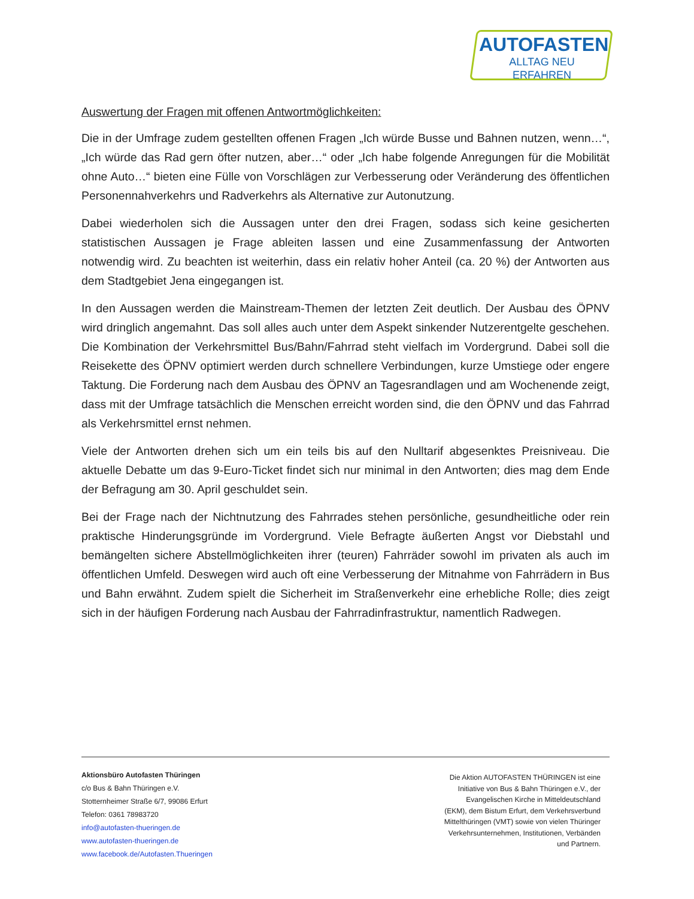AUTOFASTEN
ALLTAG NEU ERFAHREN
Auswertung der Fragen mit offenen Antwortmöglichkeiten:
Die in der Umfrage zudem gestellten offenen Fragen „Ich würde Busse und Bahnen nutzen, wenn…“, „Ich würde das Rad gern öfter nutzen, aber…“ oder „Ich habe folgende Anregungen für die Mobilität ohne Auto…“ bieten eine Fülle von Vorschlägen zur Verbesserung oder Veränderung des öffentlichen Personennahverkehrs und Radverkehrs als Alternative zur Autonutzung.
Dabei wiederholen sich die Aussagen unter den drei Fragen, sodass sich keine gesicherten statistischen Aussagen je Frage ableiten lassen und eine Zusammenfassung der Antworten notwendig wird. Zu beachten ist weiterhin, dass ein relativ hoher Anteil (ca. 20 %) der Antworten aus dem Stadtgebiet Jena eingegangen ist.
In den Aussagen werden die Mainstream-Themen der letzten Zeit deutlich. Der Ausbau des ÖPNV wird dringlich angemahnt. Das soll alles auch unter dem Aspekt sinkender Nutzerentgelte geschehen. Die Kombination der Verkehrsmittel Bus/Bahn/Fahrrad steht vielfach im Vordergrund. Dabei soll die Reisekette des ÖPNV optimiert werden durch schnellere Verbindungen, kurze Umstiege oder engere Taktung. Die Forderung nach dem Ausbau des ÖPNV an Tagesrandlagen und am Wochenende zeigt, dass mit der Umfrage tatsächlich die Menschen erreicht worden sind, die den ÖPNV und das Fahrrad als Verkehrsmittel ernst nehmen.
Viele der Antworten drehen sich um ein teils bis auf den Nulltarif abgesenktes Preisniveau. Die aktuelle Debatte um das 9-Euro-Ticket findet sich nur minimal in den Antworten; dies mag dem Ende der Befragung am 30. April geschuldet sein.
Bei der Frage nach der Nichtnutzung des Fahrrades stehen persönliche, gesundheitliche oder rein praktische Hinderungsgründe im Vordergrund. Viele Befragte äußerten Angst vor Diebstahl und bemängelten sichere Abstellmöglichkeiten ihrer (teuren) Fahrräder sowohl im privaten als auch im öffentlichen Umfeld. Deswegen wird auch oft eine Verbesserung der Mitnahme von Fahrrädern in Bus und Bahn erwähnt. Zudem spielt die Sicherheit im Straßenverkehr eine erhebliche Rolle; dies zeigt sich in der häufigen Forderung nach Ausbau der Fahrradinfrastruktur, namentlich Radwegen.
Aktionsbüro Autofasten Thüringen
c/o Bus & Bahn Thüringen e.V.
Stotternheimer Straße 6/7, 99086 Erfurt
Telefon: 0361 78983720
info@autofasten-thueringen.de
www.autofasten-thueringen.de
www.facebook.de/Autofasten.Thueringen
Die Aktion AUTOFASTEN THÜRINGEN ist eine Initiative von Bus & Bahn Thüringen e.V., der Evangelischen Kirche in Mitteldeutschland (EKM), dem Bistum Erfurt, dem Verkehrsverbund Mittelthüringen (VMT) sowie von vielen Thüringer Verkehrsunternehmen, Institutionen, Verbänden und Partnern.